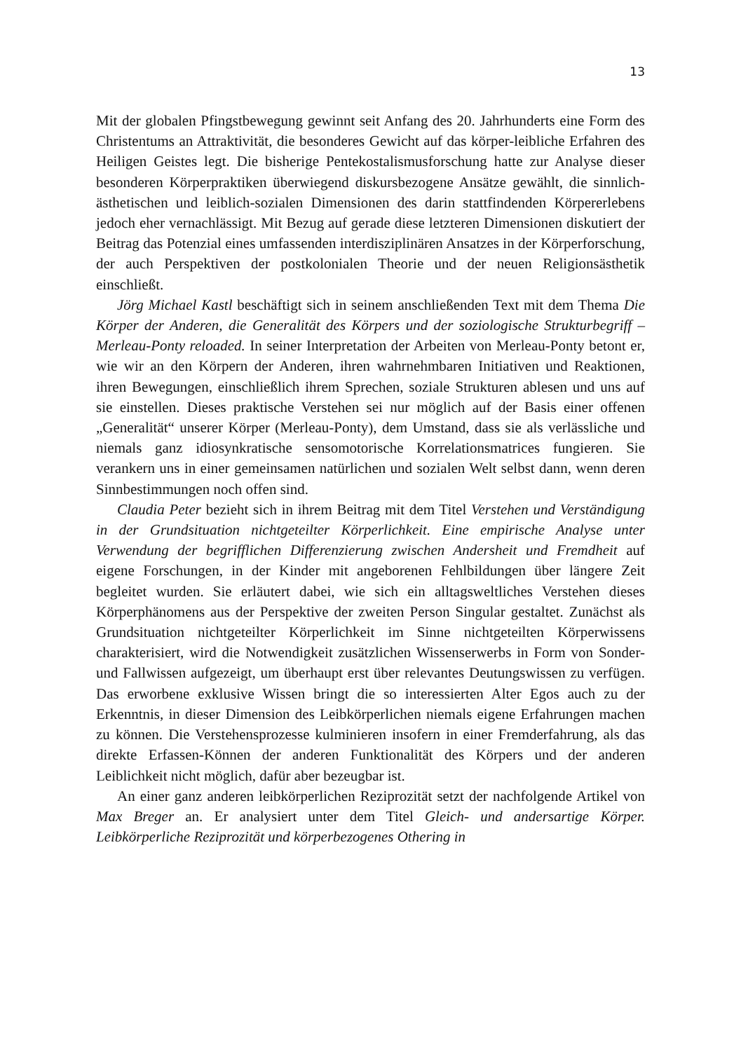13
Mit der globalen Pfingstbewegung gewinnt seit Anfang des 20. Jahrhunderts eine Form des Christentums an Attraktivität, die besonderes Gewicht auf das körper-leibliche Erfahren des Heiligen Geistes legt. Die bisherige Pentekostalismusforschung hatte zur Analyse dieser besonderen Körperpraktiken überwiegend diskursbezogene Ansätze gewählt, die sinnlich-ästhetischen und leiblich-sozialen Dimensionen des darin stattfindenden Körpererlebens jedoch eher vernachlässigt. Mit Bezug auf gerade diese letzteren Dimensionen diskutiert der Beitrag das Potenzial eines umfassenden interdisziplinären Ansatzes in der Körperforschung, der auch Perspektiven der postkolonialen Theorie und der neuen Religionsästhetik einschließt.
Jörg Michael Kastl beschäftigt sich in seinem anschließenden Text mit dem Thema Die Körper der Anderen, die Generalität des Körpers und der soziologische Strukturbegriff – Merleau-Ponty reloaded. In seiner Interpretation der Arbeiten von Merleau-Ponty betont er, wie wir an den Körpern der Anderen, ihren wahrnehmbaren Initiativen und Reaktionen, ihren Bewegungen, einschließlich ihrem Sprechen, soziale Strukturen ablesen und uns auf sie einstellen. Dieses praktische Verstehen sei nur möglich auf der Basis einer offenen „Generalität“ unserer Körper (Merleau-Ponty), dem Umstand, dass sie als verlässliche und niemals ganz idiosynkratische sensomotorische Korrelationsmatrices fungieren. Sie verankern uns in einer gemeinsamen natürlichen und sozialen Welt selbst dann, wenn deren Sinnbestimmungen noch offen sind.
Claudia Peter bezieht sich in ihrem Beitrag mit dem Titel Verstehen und Verständigung in der Grundsituation nichtgeteilter Körperlichkeit. Eine empirische Analyse unter Verwendung der begrifflichen Differenzierung zwischen Andersheit und Fremdheit auf eigene Forschungen, in der Kinder mit angeborenen Fehlbildungen über längere Zeit begleitet wurden. Sie erläutert dabei, wie sich ein alltagsweltliches Verstehen dieses Körperphänomens aus der Perspektive der zweiten Person Singular gestaltet. Zunächst als Grundsituation nichtgeteilter Körperlichkeit im Sinne nichtgeteilten Körperwissens charakterisiert, wird die Notwendigkeit zusätzlichen Wissenserwerbs in Form von Sonder- und Fallwissen aufgezeigt, um überhaupt erst über relevantes Deutungswissen zu verfügen. Das erworbene exklusive Wissen bringt die so interessierten Alter Egos auch zu der Erkenntnis, in dieser Dimension des Leibkörperlichen niemals eigene Erfahrungen machen zu können. Die Verstehensprozesse kulminieren insofern in einer Fremderfahrung, als das direkte Erfassen-Können der anderen Funktionalität des Körpers und der anderen Leiblichkeit nicht möglich, dafür aber bezeugbar ist.
An einer ganz anderen leibkörperlichen Reziprozität setzt der nachfolgende Artikel von Max Breger an. Er analysiert unter dem Titel Gleich- und andersartige Körper. Leibkörperliche Reziprozität und körperbezogenes Othering in